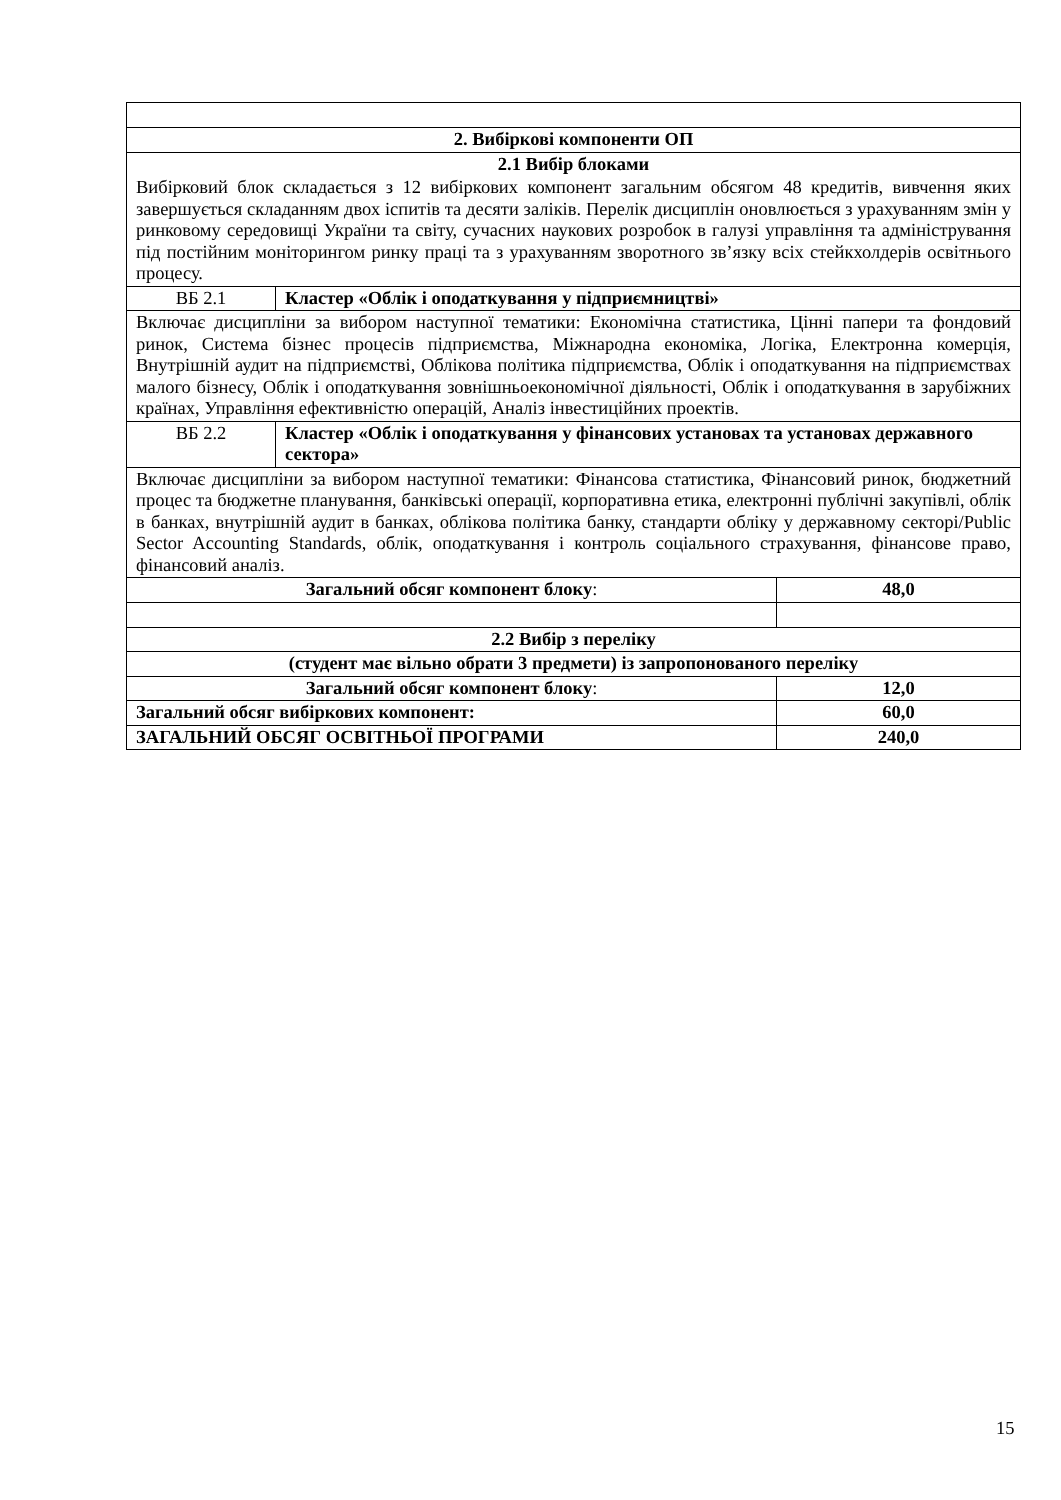| 2. Вибіркові компоненти ОП | | |
| 2.1 Вибір блоками | | |
| Вибірковий блок складається з 12 вибіркових компонент загальним обсягом 48 кредитів, вивчення яких завершується складанням двох іспитів та десяти заліків. Перелік дисциплін оновлюється з урахуванням змін у ринковому середовищі України та світу, сучасних наукових розробок в галузі управління та адміністрування під постійним моніторингом ринку праці та з урахуванням зворотного зв’язку всіх стейкхолдерів освітнього процесу. | | |
| ВБ 2.1 | Кластер «Облік і оподаткування у підприємництві» | |
| Включає дисципліни за вибором наступної тематики: Економічна статистика, Цінні папери та фондовий ринок, Система бізнес процесів підприємства, Міжнародна економіка, Логіка, Електронна комерція, Внутрішній аудит на підприємстві, Облікова політика підприємства, Облік і оподаткування на підприємствах малого бізнесу, Облік і оподаткування зовнішньоекономічної діяльності, Облік і оподаткування в зарубіжних країнах, Управління ефективністю операцій, Аналіз інвестиційних проектів. | | |
| ВБ 2.2 | Кластер «Облік і оподаткування у фінансових установах та установах державного сектора» | |
| Включає дисципліни за вибором наступної тематики: Фінансова статистика, Фінансовий ринок, бюджетний процес та бюджетне планування, банківські операції, корпоративна етика, електронні публічні закупівлі, облік в банках, внутрішній аудит в банках, облікова політика банку, стандарти обліку у державному секторі/Public Sector Accounting Standards, облік, оподаткування і контроль соціального страхування, фінансове право, фінансовий аналіз. | | |
| Загальний обсяг компонент блоку : | | 48,0 |
| 2.2 Вибір з переліку | | |
| (студент має вільно обрати 3 предмети) із запропонованого переліку | | |
| Загальний обсяг компонент блоку : | | 12,0 |
| Загальний обсяг вибіркових компонент: | | 60,0 |
| ЗАГАЛЬНИЙ ОБСЯГ ОСВІТНЬОЇ ПРОГРАМИ | | 240,0 |
15